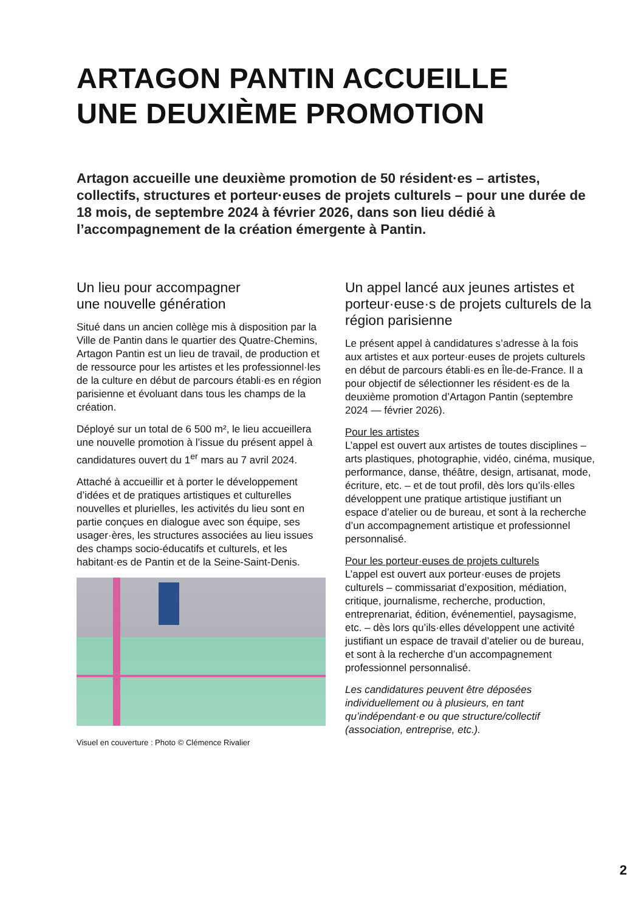ARTAGON PANTIN ACCUEILLE
UNE DEUXIÈME PROMOTION
Artagon accueille une deuxième promotion de 50 résident·es – artistes, collectifs, structures et porteur·euses de projets culturels – pour une durée de 18 mois, de septembre 2024 à février 2026, dans son lieu dédié à l’accompagnement de la création émergente à Pantin.
Un lieu pour accompagner
une nouvelle génération
Situé dans un ancien collège mis à disposition par la Ville de Pantin dans le quartier des Quatre-Chemins, Artagon Pantin est un lieu de travail, de production et de ressource pour les artistes et les professionnel·les de la culture en début de parcours établi·es en région parisienne et évoluant dans tous les champs de la création.
Déployé sur un total de 6 500 m², le lieu accueillera une nouvelle promotion à l’issue du présent appel à candidatures ouvert du 1<sup>er</sup> mars au 7 avril 2024.
Attaché à accueillir et à porter le développement d’idées et de pratiques artistiques et culturelles nouvelles et plurielles, les activités du lieu sont en partie conçues en dialogue avec son équipe, ses usager·ères, les structures associées au lieu issues des champs socio-éducatifs et culturels, et les habitant·es de Pantin et de la Seine-Saint-Denis.
Visuel en couverture : Photo © Clémence Rivalier
Un appel lancé aux jeunes artistes et porteur·euse·s de projets culturels de la région parisienne
Le présent appel à candidatures s’adresse à la fois aux artistes et aux porteur·euses de projets culturels en début de parcours établi·es en Île-de-France. Il a pour objectif de sélectionner les résident·es de la deuxième promotion d’Artagon Pantin (septembre 2024 — février 2026).
Pour les artistes
L’appel est ouvert aux artistes de toutes disciplines – arts plastiques, photographie, vidéo, cinéma, musique, performance, danse, théâtre, design, artisanat, mode, écriture, etc. – et de tout profil, dès lors qu’ils·elles développent une pratique artistique justifiant un espace d’atelier ou de bureau, et sont à la recherche d’un accompagnement artistique et professionnel personnalisé.
Pour les porteur·euses de projets culturels
L’appel est ouvert aux porteur·euses de projets culturels – commissariat d’exposition, médiation, critique, journalisme, recherche, production, entreprenariat, édition, événementiel, paysagisme, etc. – dès lors qu’ils·elles développent une activité justifiant un espace de travail d’atelier ou de bureau, et sont à la recherche d’un accompagnement professionnel personnalisé.
Les candidatures peuvent être déposées individuellement ou à plusieurs, en tant qu’indépendant·e ou que structure/collectif (association, entreprise, etc.).
2